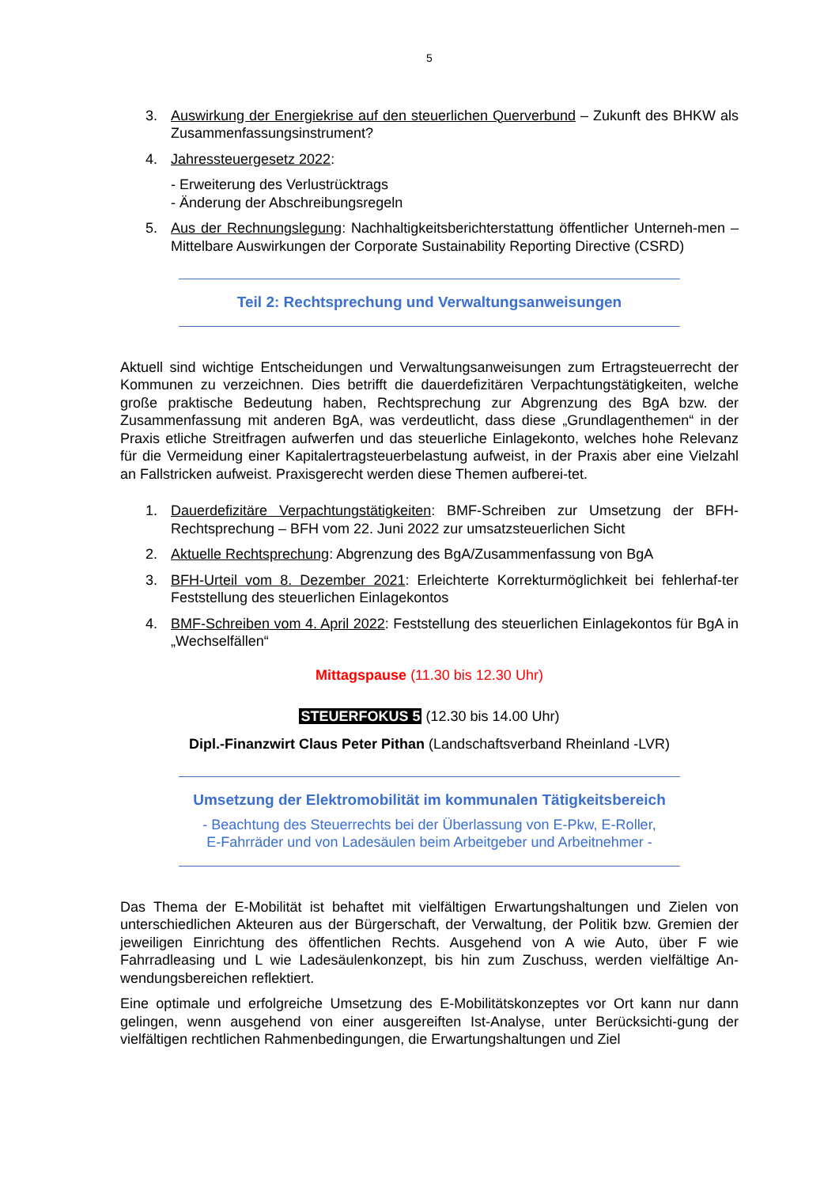5
3. Auswirkung der Energiekrise auf den steuerlichen Querverbund – Zukunft des BHKW als Zusammenfassungsinstrument?
4. Jahressteuergesetz 2022:
- Erweiterung des Verlustrücktrags
- Änderung der Abschreibungsregeln
5. Aus der Rechnungslegung: Nachhaltigkeitsberichterstattung öffentlicher Unterneh-men – Mittelbare Auswirkungen der Corporate Sustainability Reporting Directive (CSRD)
Teil 2: Rechtsprechung und Verwaltungsanweisungen
Aktuell sind wichtige Entscheidungen und Verwaltungsanweisungen zum Ertragsteuerrecht der Kommunen zu verzeichnen. Dies betrifft die dauerdefizitären Verpachtungstätigkeiten, welche große praktische Bedeutung haben, Rechtsprechung zur Abgrenzung des BgA bzw. der Zusammenfassung mit anderen BgA, was verdeutlicht, dass diese „Grundlagenthemen“ in der Praxis etliche Streitfragen aufwerfen und das steuerliche Einlagekonto, welches hohe Relevanz für die Vermeidung einer Kapitalertragsteuerbelastung aufweist, in der Praxis aber eine Vielzahl an Fallstricken aufweist. Praxisgerecht werden diese Themen aufberei-tet.
1. Dauerdefizitäre Verpachtungstätigkeiten: BMF-Schreiben zur Umsetzung der BFH-Rechtsprechung – BFH vom 22. Juni 2022 zur umsatzsteuerlichen Sicht
2. Aktuelle Rechtsprechung: Abgrenzung des BgA/Zusammenfassung von BgA
3. BFH-Urteil vom 8. Dezember 2021: Erleichterte Korrekturmöglichkeit bei fehlerhaf-ter Feststellung des steuerlichen Einlagekontos
4. BMF-Schreiben vom 4. April 2022: Feststellung des steuerlichen Einlagekontos für BgA in „Wechselfällen“
Mittagspause (11.30 bis 12.30 Uhr)
STEUERFOKUS 5 (12.30 bis 14.00 Uhr)
Dipl.-Finanzwirt Claus Peter Pithan (Landschaftsverband Rheinland -LVR)
Umsetzung der Elektromobilität im kommunalen Tätigkeitsbereich
- Beachtung des Steuerrechts bei der Überlassung von E-Pkw, E-Roller,
E-Fahrräder und von Ladesäulen beim Arbeitgeber und Arbeitnehmer -
Das Thema der E-Mobilität ist behaftet mit vielfältigen Erwartungshaltungen und Zielen von unterschiedlichen Akteuren aus der Bürgerschaft, der Verwaltung, der Politik bzw. Gremien der jeweiligen Einrichtung des öffentlichen Rechts. Ausgehend von A wie Auto, über F wie Fahrradleasing und L wie Ladesäulenkonzept, bis hin zum Zuschuss, werden vielfältige An-wendungsbereichen reflektiert.
Eine optimale und erfolgreiche Umsetzung des E-Mobilitätskonzeptes vor Ort kann nur dann gelingen, wenn ausgehend von einer ausgereiften Ist-Analyse, unter Berücksichti-gung der vielfältigen rechtlichen Rahmenbedingungen, die Erwartungshaltungen und Ziel